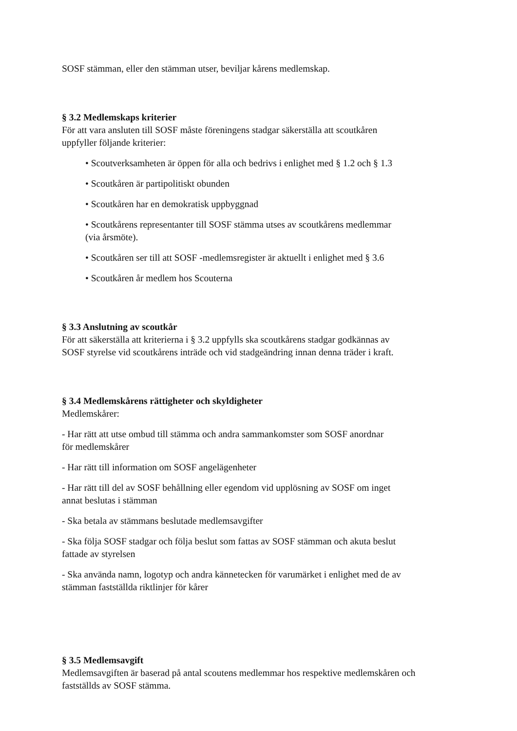SOSF stämman, eller den stämman utser, beviljar kårens medlemskap.
§ 3.2 Medlemskaps kriterier
För att vara ansluten till SOSF måste föreningens stadgar säkerställa att scoutkåren
uppfyller följande kriterier:
• Scoutverksamheten är öppen för alla och bedrivs i enlighet med § 1.2 och § 1.3
• Scoutkåren är partipolitiskt obunden
• Scoutkåren har en demokratisk uppbyggnad
• Scoutkårens representanter till SOSF stämma utses av scoutkårens medlemmar
(via årsmöte).
• Scoutkåren ser till att SOSF -medlemsregister är aktuellt i enlighet med § 3.6
• Scoutkåren år medlem hos Scouterna
§ 3.3 Anslutning av scoutkår
För att säkerställa att kriterierna i § 3.2 uppfylls ska scoutkårens stadgar godkännas av
SOSF styrelse vid scoutkårens inträde och vid stadgeändring innan denna träder i kraft.
§ 3.4 Medlemskårens rättigheter och skyldigheter
Medlemskårer:
- Har rätt att utse ombud till stämma och andra sammankomster som SOSF anordnar
för medlemskårer
- Har rätt till information om SOSF angelägenheter
- Har rätt till del av SOSF behållning eller egendom vid upplösning av SOSF om inget
annat beslutas i stämman
- Ska betala av stämmans beslutade medlemsavgifter
- Ska följa SOSF stadgar och följa beslut som fattas av SOSF stämman och akuta beslut
fattade av styrelsen
- Ska använda namn, logotyp och andra kännetecken för varumärket i enlighet med de av
stämman fastställda riktlinjer för kårer
§ 3.5 Medlemsavgift
Medlemsavgiften är baserad på antal scoutens medlemmar hos respektive medlemskåren och
fastställds av SOSF stämma.